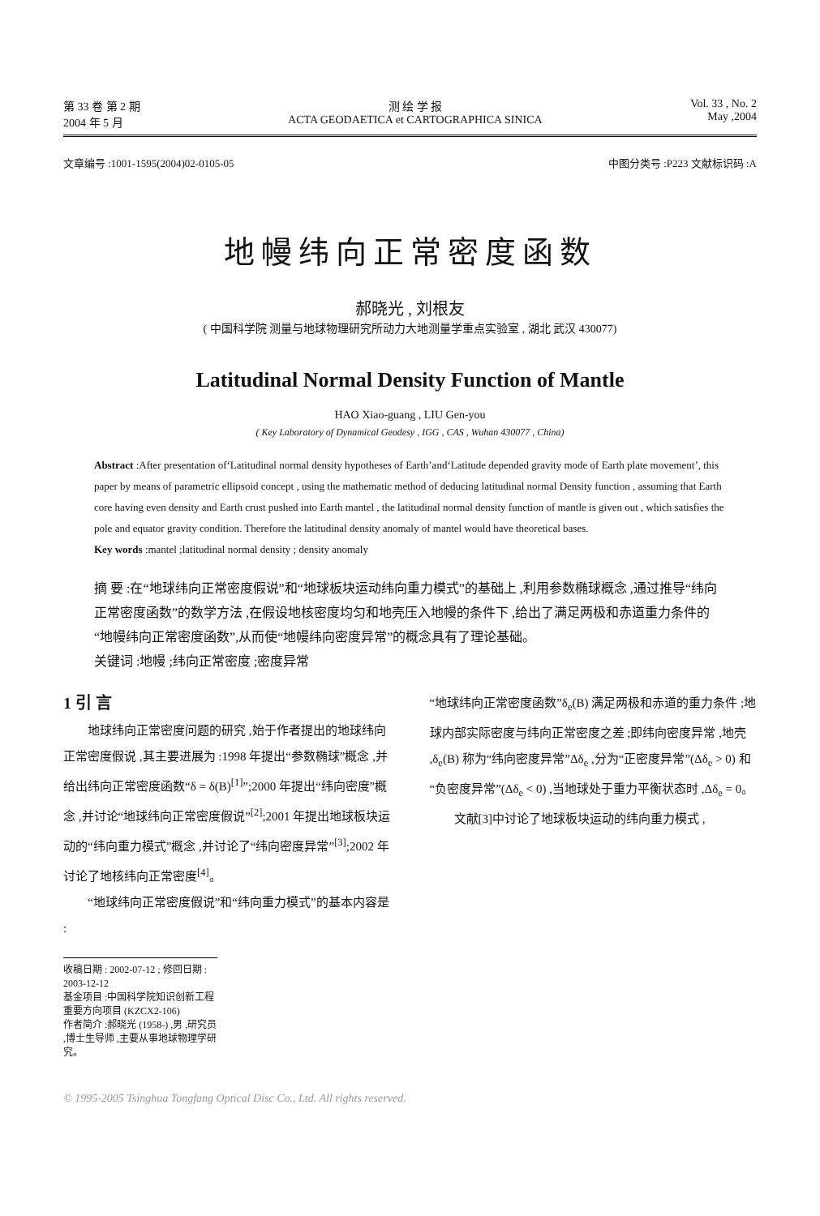第 33 卷 第 2 期
2004 年 5 月
测 绘 学 报
ACTA GEODAETICA et CARTOGRAPHICA SINICA
Vol. 33 , No. 2
May ,2004
文章编号 :1001-1595(2004)02-0105-05 中图分类号 :P223 文献标识码 :A
地幔纬向正常密度函数
郝晓光 , 刘根友
( 中国科学院 测量与地球物理研究所动力大地测量学重点实验室 , 湖北 武汉 430077)
Latitudinal Normal Density Function of Mantle
HAO Xiao-guang , LIU Gen-you
( Key Laboratory of Dynamical Geodesy , IGG , CAS , Wuhan 430077 , China)
Abstract :After presentation of‘Latitudinal normal density hypotheses of Earth’and‘Latitude depended gravity mode of Earth plate movement’, this paper by means of parametric ellipsoid concept , using the mathematic method of deducing latitudinal normal Density function , assuming that Earth core having even density and Earth crust pushed into Earth mantel , the latitudinal normal density function of mantle is given out , which satisfies the pole and equator gravity condition. Therefore the latitudinal density anomaly of mantel would have theoretical bases.
Key words :mantel ;latitudinal normal density ; density anomaly
摘 要 :在“地球纬向正常密度假说”和“地球板块运动纬向重力模式”的基础上 ,利用参数椭球概念 ,通过推导“纬向正常密度函数”的数学方法 ,在假设地核密度均匀和地壳压入地幔的条件下 ,给出了满足两极和赤道重力条件的“地幔纬向正常密度函数”,从而使“地幔纬向密度异常”的概念具有了理论基础。
关键词 :地幔 ;纬向正常密度 ;密度异常
1 引 言
　　地球纬向正常密度问题的研究 ,始于作者提出的地球纬向正常密度假说 ,其主要进展为 :1998 年提出“参数椭球”概念 ,并给出纬向正常密度函数“δ = δ(B)<sup>[1]</sup>”;2000 年提出“纬向密度”概念 ,并讨论“地球纬向正常密度假说”<sup>[2]</sup>;2001 年提出地球板块运动的“纬向重力模式”概念 ,并讨论了“纬向密度异常”<sup>[3]</sup>;2002 年讨论了地核纬向正常密度<sup>[4]</sup>。
　　“地球纬向正常密度假说”和“纬向重力模式”的基本内容是 :
“地球纬向正常密度函数”δ<sub>e</sub>(B) 满足两极和赤道的重力条件 ;地球内部实际密度与纬向正常密度之差 ;即纬向密度异常 ,地壳 ,δ<sub>e</sub>(B) 称为“纬向密度异常”Δδ<sub>e</sub> ,分为“正密度异常”(Δδ<sub>e</sub> > 0) 和“负密度异常”(Δδ<sub>e</sub> < 0) ,当地球处于重力平衡状态时 ,Δδ<sub>e</sub> = 0。
　　文献[3]中讨论了地球板块运动的纬向重力模式 ,
收稿日期 : 2002-07-12 ; 修回日期 : 2003-12-12
基金项目 :中国科学院知识创新工程重要方向项目 (KZCX2-106)
作者简介 :郝晓光 (1958-) ,男 ,研究员 ,博士生导师 ,主要从事地球物理学研究。
© 1995-2005 Tsinghua Tongfang Optical Disc Co., Ltd. All rights reserved.